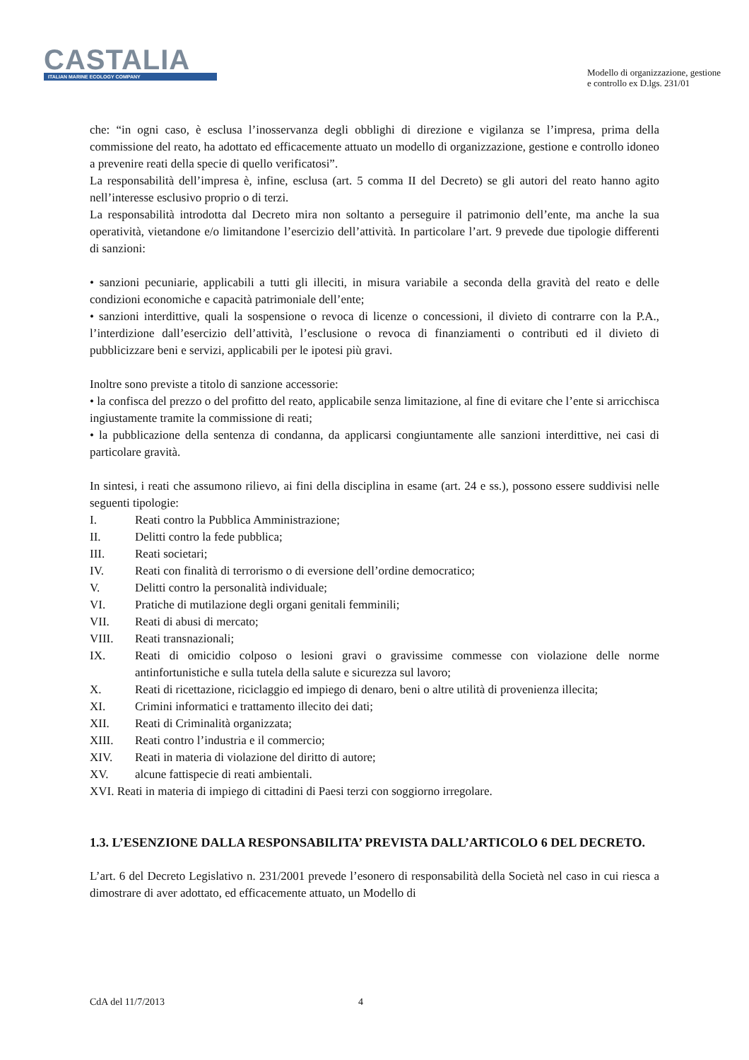CASTALIA
ITALIAN MARINE ECOLOGY COMPANY
Modello di organizzazione, gestione
e controllo ex D.lgs. 231/01
che: “in ogni caso, è esclusa l’inosservanza degli obblighi di direzione e vigilanza se l’impresa, prima della commissione del reato, ha adottato ed efficacemente attuato un modello di organizzazione, gestione e controllo idoneo a prevenire reati della specie di quello verificatosi”.
La responsabilità dell’impresa è, infine, esclusa (art. 5 comma II del Decreto) se gli autori del reato hanno agito nell’interesse esclusivo proprio o di terzi.
La responsabilità introdotta dal Decreto mira non soltanto a perseguire il patrimonio dell’ente, ma anche la sua operatività, vietandone e/o limitandone l’esercizio dell’attività. In particolare l’art. 9 prevede due tipologie differenti di sanzioni:
• sanzioni pecuniarie, applicabili a tutti gli illeciti, in misura variabile a seconda della gravità del reato e delle condizioni economiche e capacità patrimoniale dell’ente;
• sanzioni interdittive, quali la sospensione o revoca di licenze o concessioni, il divieto di contrarre con la P.A., l’interdizione dall’esercizio dell’attività, l’esclusione o revoca di finanziamenti o contributi ed il divieto di pubblicizzare beni e servizi, applicabili per le ipotesi più gravi.
Inoltre sono previste a titolo di sanzione accessorie:
• la confisca del prezzo o del profitto del reato, applicabile senza limitazione, al fine di evitare che l’ente si arricchisca ingiustamente tramite la commissione di reati;
• la pubblicazione della sentenza di condanna, da applicarsi congiuntamente alle sanzioni interdittive, nei casi di particolare gravità.
In sintesi, i reati che assumono rilievo, ai fini della disciplina in esame (art. 24 e ss.), possono essere suddivisi nelle seguenti tipologie:
I. Reati contro la Pubblica Amministrazione;
II. Delitti contro la fede pubblica;
III. Reati societari;
IV. Reati con finalità di terrorismo o di eversione dell’ordine democratico;
V. Delitti contro la personalità individuale;
VI. Pratiche di mutilazione degli organi genitali femminili;
VII. Reati di abusi di mercato;
VIII. Reati transnazionali;
IX. Reati di omicidio colposo o lesioni gravi o gravissime commesse con violazione delle norme antinfortunistiche e sulla tutela della salute e sicurezza sul lavoro;
X. Reati di ricettazione, riciclaggio ed impiego di denaro, beni o altre utilità di provenienza illecita;
XI. Crimini informatici e trattamento illecito dei dati;
XII. Reati di Criminalità organizzata;
XIII. Reati contro l’industria e il commercio;
XIV. Reati in materia di violazione del diritto di autore;
XV. alcune fattispecie di reati ambientali.
XVI. Reati in materia di impiego di cittadini di Paesi terzi con soggiorno irregolare.
1.3. L’ESENZIONE DALLA RESPONSABILITA’ PREVISTA DALL’ARTICOLO 6 DEL DECRETO.
L’art. 6 del Decreto Legislativo n. 231/2001 prevede l’esonero di responsabilità della Società nel caso in cui riesca a dimostrare di aver adottato, ed efficacemente attuato, un Modello di
CdA del 11/7/2013 4